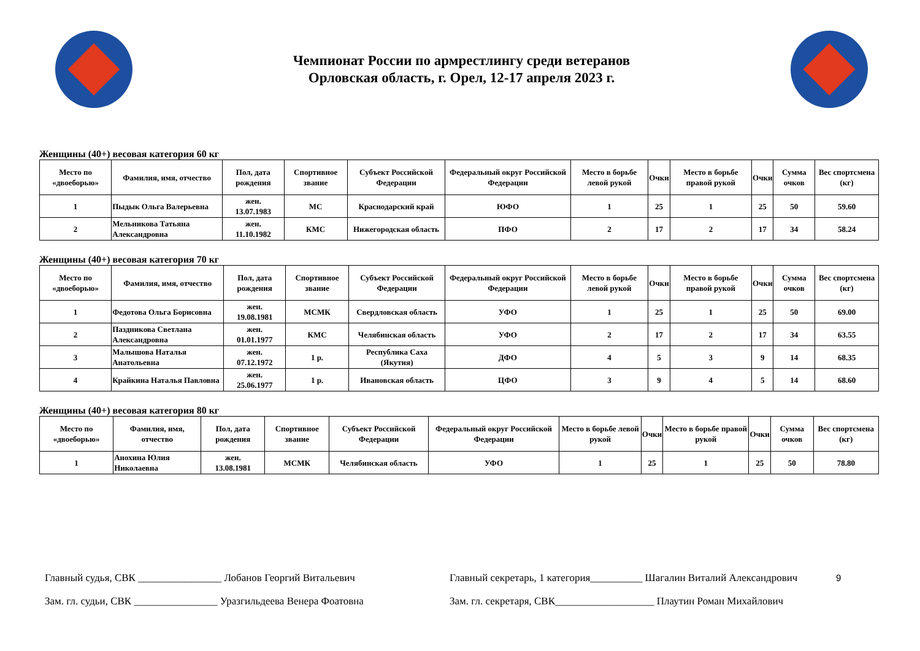Чемпионат России по армрестлингу среди ветеранов
Орловская область, г. Орел, 12-17 апреля 2023 г.
Женщины (40+) весовая категория 60 кг
| Место по «двоеборью» | Фамилия, имя, отчество | Пол, дата рождения | Спортивное звание | Субъект Российской Федерации | Федеральный округ Российской Федерации | Место в борьбе левой рукой | Очки | Место в борьбе правой рукой | Очки | Сумма очков | Вес спортсмена (кг) |
| --- | --- | --- | --- | --- | --- | --- | --- | --- | --- | --- | --- |
| 1 | Пыдык Ольга Валерьевна | жен. 13.07.1983 | МС | Краснодарский край | ЮФО | 1 | 25 | 1 | 25 | 50 | 59.60 |
| 2 | Мельникова Татьяна Александровна | жен. 11.10.1982 | КМС | Нижегородская область | ПФО | 2 | 17 | 2 | 17 | 34 | 58.24 |
Женщины (40+) весовая категория 70 кг
| Место по «двоеборью» | Фамилия, имя, отчество | Пол, дата рождения | Спортивное звание | Субъект Российской Федерации | Федеральный округ Российской Федерации | Место в борьбе левой рукой | Очки | Место в борьбе правой рукой | Очки | Сумма очков | Вес спортсмена (кг) |
| --- | --- | --- | --- | --- | --- | --- | --- | --- | --- | --- | --- |
| 1 | Федотова Ольга Борисовна | жен. 19.08.1981 | МСМК | Свердловская область | УФО | 1 | 25 | 1 | 25 | 50 | 69.00 |
| 2 | Паздникова Светлана Александровна | жен. 01.01.1977 | КМС | Челябинская область | УФО | 2 | 17 | 2 | 17 | 34 | 63.55 |
| 3 | Малышова Наталья Анатольевна | жен. 07.12.1972 | 1 р. | Республика Саха (Якутия) | ДФО | 4 | 5 | 3 | 9 | 14 | 68.35 |
| 4 | Крайкина Наталья Павловна | жен. 25.06.1977 | 1 р. | Ивановская область | ЦФО | 3 | 9 | 4 | 5 | 14 | 68.60 |
Женщины (40+) весовая категория 80 кг
| Место по «двоеборью» | Фамилия, имя, отчество | Пол, дата рождения | Спортивное звание | Субъект Российской Федерации | Федеральный округ Российской Федерации | Место в борьбе левой рукой | Очки | Место в борьбе правой рукой | Очки | Сумма очков | Вес спортсмена (кг) |
| --- | --- | --- | --- | --- | --- | --- | --- | --- | --- | --- | --- |
| 1 | Анохина Юлия Николаевна | жен. 13.08.1981 | МСМК | Челябинская область | УФО | 1 | 25 | 1 | 25 | 50 | 78.80 |
Главный судья, СВК ________________ Лобанов Георгий Витальевич
Зам. гл. судьи, СВК ________________ Уразгильдеева Венера Фоатовна
Главный секретарь, 1 категория__________ Шагалин Виталий Александрович
Зам. гл. секретаря, СВК___________________ Плаутин Роман Михайлович
9